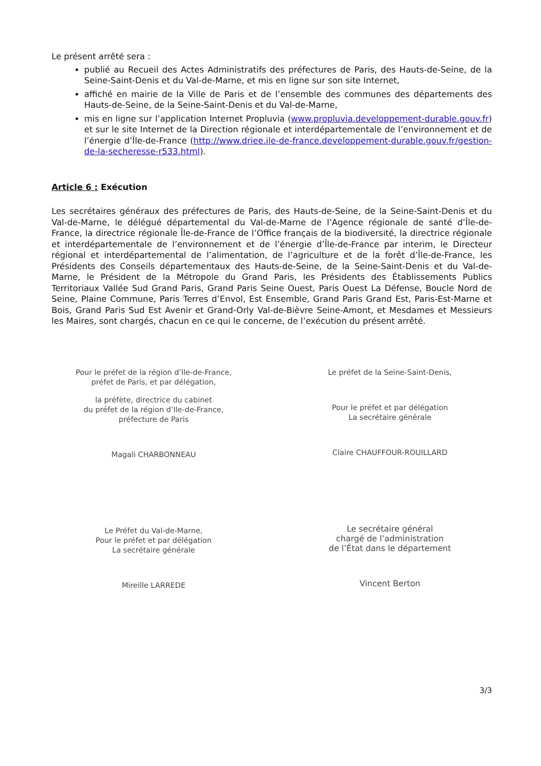Le présent arrêté sera :
publié au Recueil des Actes Administratifs des préfectures de Paris, des Hauts-de-Seine, de la Seine-Saint-Denis et du Val-de-Marne, et mis en ligne sur son site Internet,
affiché en mairie de la Ville de Paris et de l’ensemble des communes des départements des Hauts-de-Seine, de la Seine-Saint-Denis et du Val-de-Marne,
mis en ligne sur l’application Internet Propluvia (www.propluvia.developpement-durable.gouv.fr) et sur le site Internet de la Direction régionale et interdépartementale de l’environnement et de l’énergie d’Île-de-France (http://www.driee.ile-de-france.developpement-durable.gouv.fr/gestion-de-la-secheresse-r533.html).
Article 6 : Exécution
Les secrétaires généraux des préfectures de Paris, des Hauts-de-Seine, de la Seine-Saint-Denis et du Val-de-Marne, le délégué départemental du Val-de-Marne de l’Agence régionale de santé d’Île-de-France, la directrice régionale Île-de-France de l’Office français de la biodiversité, la directrice régionale et interdépartementale de l’environnement et de l’énergie d’Île-de-France par interim, le Directeur régional et interdépartemental de l’alimentation, de l’agriculture et de la forêt d’Île-de-France, les Présidents des Conseils départementaux des Hauts-de-Seine, de la Seine-Saint-Denis et du Val-de-Marne, le Président de la Métropole du Grand Paris, les Présidents des Établissements Publics Territoriaux Vallée Sud Grand Paris, Grand Paris Seine Ouest, Paris Ouest La Défense, Boucle Nord de Seine, Plaine Commune, Paris Terres d’Envol, Est Ensemble, Grand Paris Grand Est, Paris-Est-Marne et Bois, Grand Paris Sud Est Avenir et Grand-Orly Val-de-Bièvre Seine-Amont, et Mesdames et Messieurs les Maires, sont chargés, chacun en ce qui le concerne, de l’exécution du présent arrêté.
Pour le préfet de la région d’Ile-de-France,
préfet de Paris, et par délégation,
la préfète, directrice du cabinet
du préfet de la région d’Ile-de-France,
préfecture de Paris
Magali CHARBONNEAU
Le Préfet du Val-de-Marne,
Pour le préfet et par délégation
La secrétaire générale
Mireille LARREDE
Le préfet de la Seine-Saint-Denis,
Pour le préfet et par délégation
La secrétaire générale
Claire CHAUFFOUR-ROUILLARD
Le secrétaire général
chargé de l’administration
de l’État dans le département
Vincent Berton
3/3